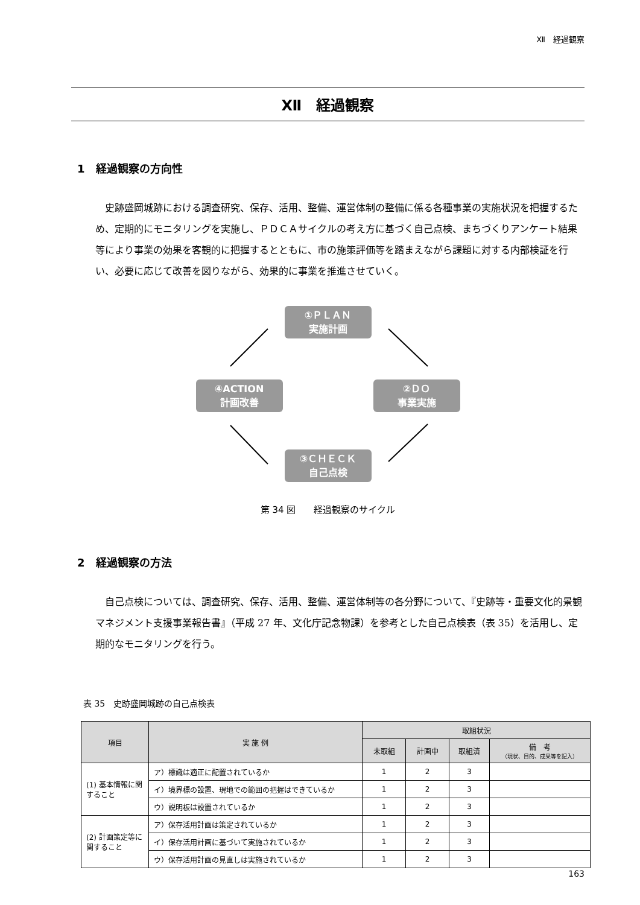Ⅻ　経過観察
Ⅻ　経過観察
1　経過観察の方向性
史跡盛岡城跡における調査研究、保存、活用、整備、運営体制の整備に係る各種事業の実施状況を把握するため、定期的にモニタリングを実施し、ＰＤＣＡサイクルの考え方に基づく自己点検、まちづくりアンケート結果等により事業の効果を客観的に把握するとともに、市の施策評価等を踏まえながら課題に対する内部検証を行い、必要に応じて改善を図りながら、効果的に事業を推進させていく。
①ＰＬＡＮ
実施計画
②ＤＯ
事業実施
③ＣＨＥＣＫ
自己点検
④ACTION
計画改善
第 34 図　　経過観察のサイクル
2　経過観察の方法
自己点検については、調査研究、保存、活用、整備、運営体制等の各分野について、『史跡等・重要文化的景観マネジメント支援事業報告書』（平成 27 年、文化庁記念物課）を参考とした自己点検表（表 35）を活用し、定期的なモニタリングを行う。
表 35　史跡盛岡城跡の自己点検表
| 項目 | 実 施 例 | 取組状況 | | | |
| --- | --- | --- | --- | --- | --- |
| | | 未取組 | 計画中 | 取組済 | 備 考 （現状、目的、成果等を記入） |
| (1) 基本情報に関すること | ア）標識は適正に配置されているか | 1 | 2 | 3 | |
| | イ）境界標の設置、現地での範囲の把握はできているか | 1 | 2 | 3 | |
| | ウ）説明板は設置されているか | 1 | 2 | 3 | |
| (2) 計画策定等に関すること | ア）保存活用計画は策定されているか | 1 | 2 | 3 | |
| | イ）保存活用計画に基づいて実施されているか | 1 | 2 | 3 | |
| | ウ）保存活用計画の見直しは実施されているか | 1 | 2 | 3 | |
163